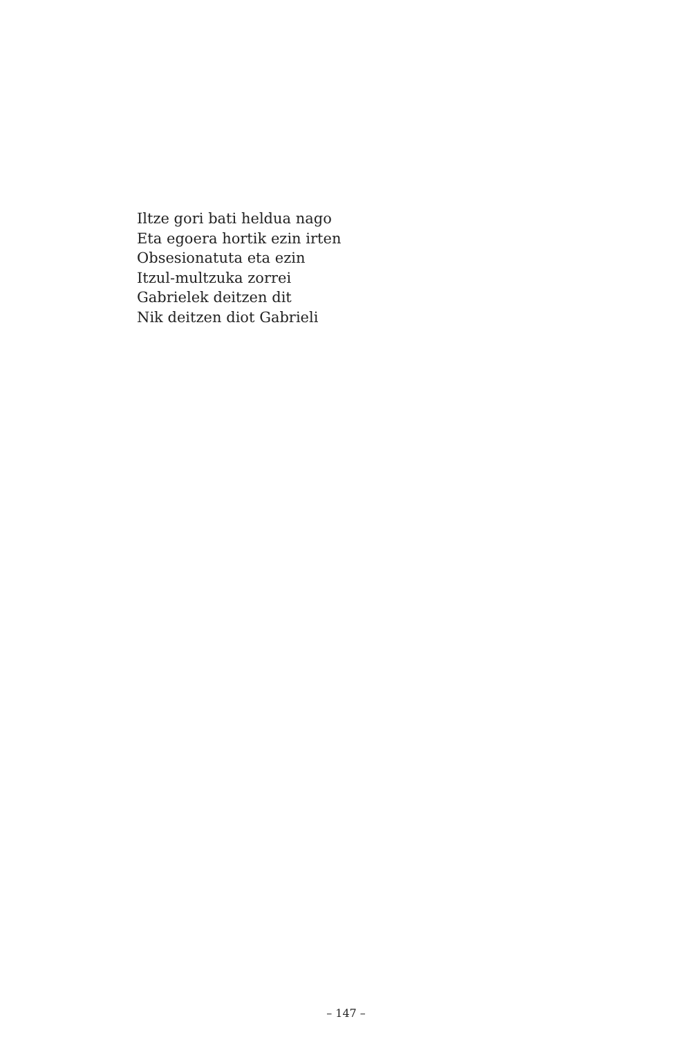Iltze gori bati heldua nago
Eta egoera hortik ezin irten
Obsesionatuta eta ezin
Itzul-multzuka zorrei
Gabrielek deitzen dit
Nik deitzen diot Gabrieli
– 147 –